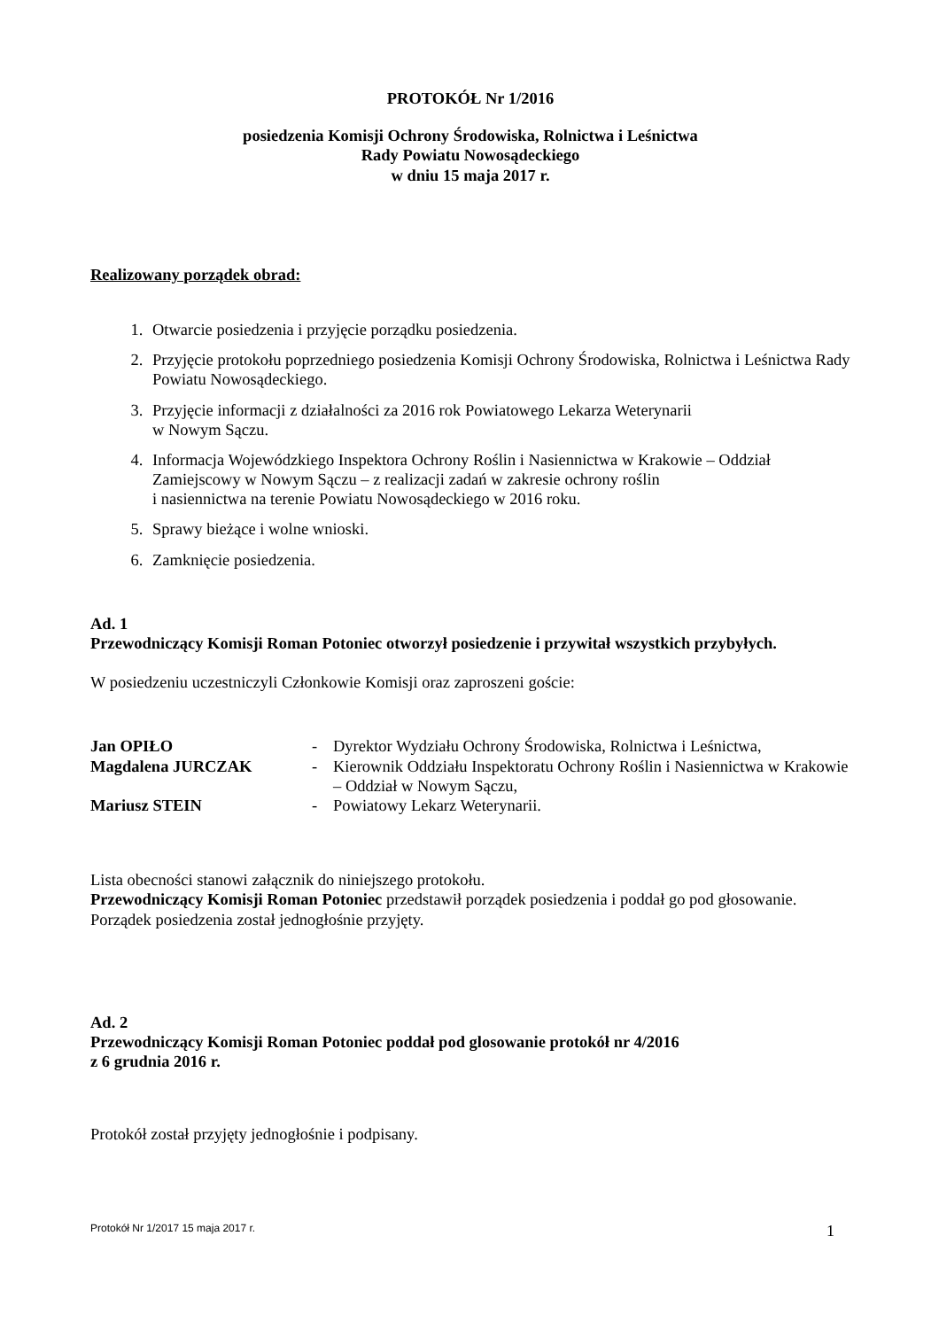PROTOKÓŁ Nr 1/2016
posiedzenia Komisji Ochrony Środowiska, Rolnictwa i Leśnictwa
Rady Powiatu Nowosądeckiego
w dniu 15 maja 2017 r.
Realizowany porządek obrad:
1. Otwarcie posiedzenia i przyjęcie porządku posiedzenia.
2. Przyjęcie protokołu poprzedniego posiedzenia Komisji Ochrony Środowiska, Rolnictwa i Leśnictwa Rady Powiatu Nowosądeckiego.
3. Przyjęcie informacji z działalności za 2016 rok Powiatowego Lekarza Weterynarii
w Nowym Sączu.
4. Informacja Wojewódzkiego Inspektora Ochrony Roślin i Nasiennictwa w Krakowie – Oddział Zamiejscowy w Nowym Sączu – z realizacji zadań w zakresie ochrony roślin
i nasiennictwa na terenie Powiatu Nowosądeckiego w 2016 roku.
5. Sprawy bieżące i wolne wnioski.
6. Zamknięcie posiedzenia.
Ad. 1
Przewodniczący Komisji Roman Potoniec otworzył posiedzenie i przywitał wszystkich przybyłych.
W posiedzeniu uczestniczyli Członkowie Komisji oraz zaproszeni goście:
| Jan OPIŁO | - | Dyrektor Wydziału Ochrony Środowiska, Rolnictwa i Leśnictwa, |
| Magdalena JURCZAK | - | Kierownik Oddziału Inspektoratu Ochrony Roślin i Nasiennictwa w Krakowie – Oddział w Nowym Sączu, |
| Mariusz STEIN | - | Powiatowy Lekarz Weterynarii. |
Lista obecności stanowi załącznik do niniejszego protokołu.
Przewodniczący Komisji Roman Potoniec przedstawił porządek posiedzenia i poddał go pod głosowanie.
Porządek posiedzenia został jednogłośnie przyjęty.
Ad. 2
Przewodniczący Komisji Roman Potoniec poddał pod glosowanie protokół nr 4/2016
z 6 grudnia 2016 r.
Protokół został przyjęty jednogłośnie i podpisany.
Protokół Nr 1/2017 15 maja 2017 r. 1